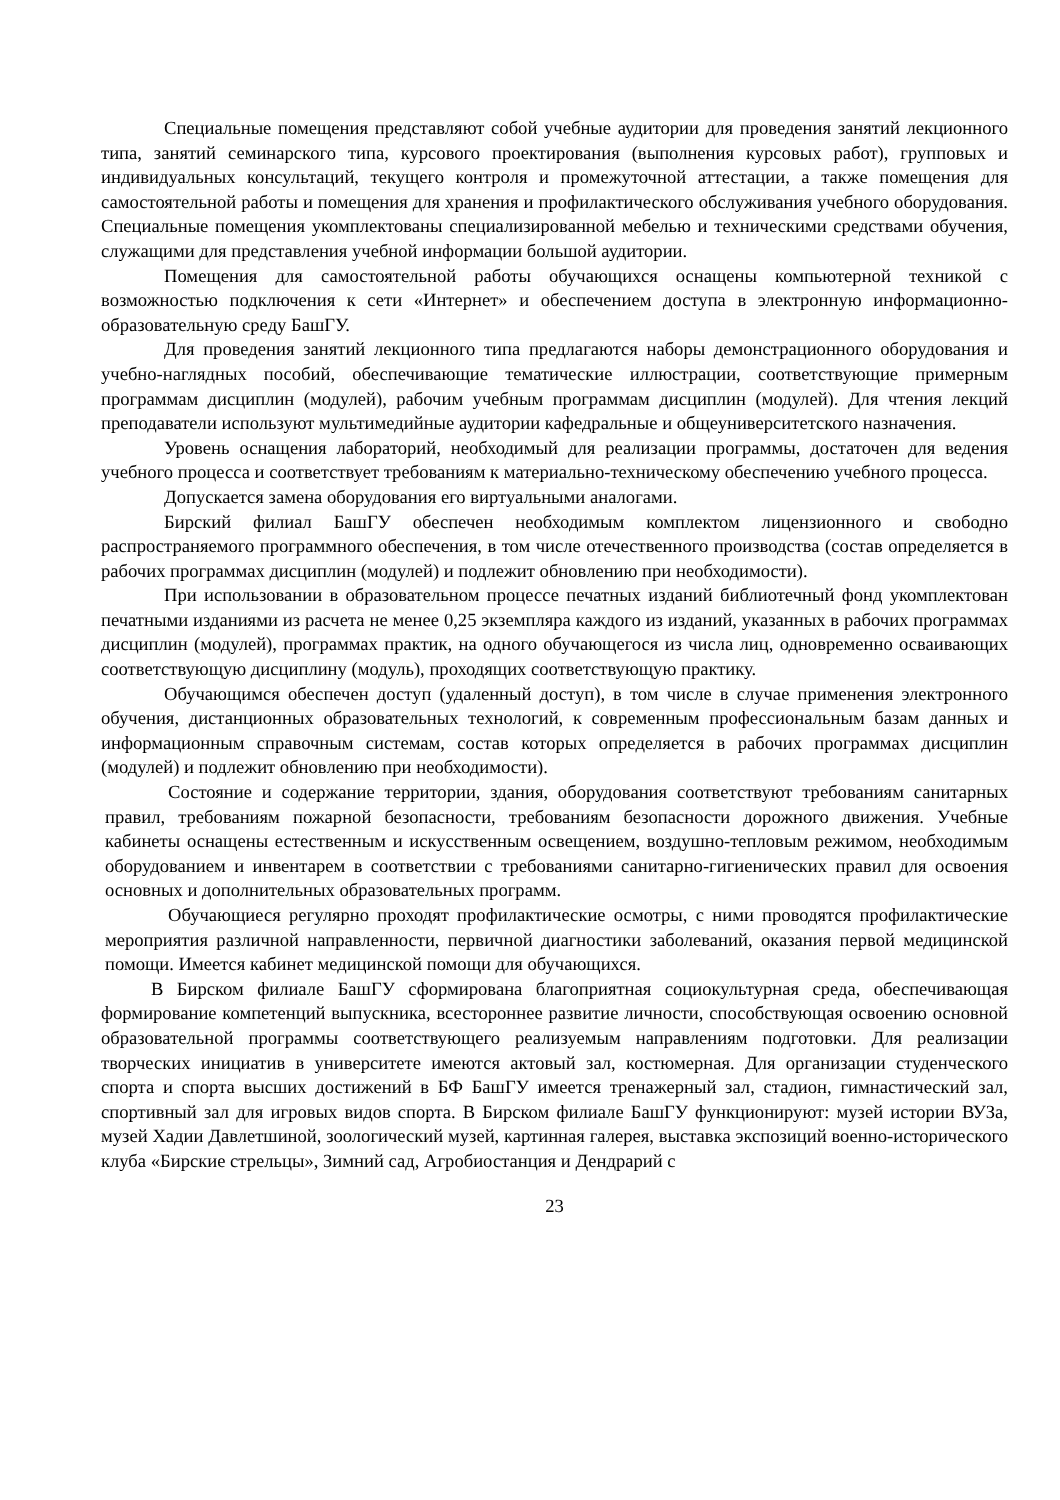Специальные помещения представляют собой учебные аудитории для проведения занятий лекционного типа, занятий семинарского типа, курсового проектирования (выполнения курсовых работ), групповых и индивидуальных консультаций, текущего контроля и промежуточной аттестации, а также помещения для самостоятельной работы и помещения для хранения и профилактического обслуживания учебного оборудования. Специальные помещения укомплектованы специализированной мебелью и техническими средствами обучения, служащими для представления учебной информации большой аудитории.
Помещения для самостоятельной работы обучающихся оснащены компьютерной техникой с возможностью подключения к сети «Интернет» и обеспечением доступа в электронную информационно-образовательную среду БашГУ.
Для проведения занятий лекционного типа предлагаются наборы демонстрационного оборудования и учебно-наглядных пособий, обеспечивающие тематические иллюстрации, соответствующие примерным программам дисциплин (модулей), рабочим учебным программам дисциплин (модулей). Для чтения лекций преподаватели используют мультимедийные аудитории кафедральные и общеуниверситетского назначения.
Уровень оснащения лабораторий, необходимый для реализации программы, достаточен для ведения учебного процесса и соответствует требованиям к материально-техническому обеспечению учебного процесса.
Допускается замена оборудования его виртуальными аналогами.
Бирский филиал БашГУ обеспечен необходимым комплектом лицензионного и свободно распространяемого программного обеспечения, в том числе отечественного производства (состав определяется в рабочих программах дисциплин (модулей) и подлежит обновлению при необходимости).
При использовании в образовательном процессе печатных изданий библиотечный фонд укомплектован печатными изданиями из расчета не менее 0,25 экземпляра каждого из изданий, указанных в рабочих программах дисциплин (модулей), программах практик, на одного обучающегося из числа лиц, одновременно осваивающих соответствующую дисциплину (модуль), проходящих соответствующую практику.
Обучающимся обеспечен доступ (удаленный доступ), в том числе в случае применения электронного обучения, дистанционных образовательных технологий, к современным профессиональным базам данных и информационным справочным системам, состав которых определяется в рабочих программах дисциплин (модулей) и подлежит обновлению при необходимости).
Состояние и содержание территории, здания, оборудования соответствуют требованиям санитарных правил, требованиям пожарной безопасности, требованиям безопасности дорожного движения. Учебные кабинеты оснащены естественным и искусственным освещением, воздушно-тепловым режимом, необходимым оборудованием и инвентарем в соответствии с требованиями санитарно-гигиенических правил для освоения основных и дополнительных образовательных программ.
Обучающиеся регулярно проходят профилактические осмотры, с ними проводятся профилактические мероприятия различной направленности, первичной диагностики заболеваний, оказания первой медицинской помощи. Имеется кабинет медицинской помощи для обучающихся.
В Бирском филиале БашГУ сформирована благоприятная социокультурная среда, обеспечивающая формирование компетенций выпускника, всестороннее развитие личности, способствующая освоению основной образовательной программы соответствующего реализуемым направлениям подготовки. Для реализации творческих инициатив в университете имеются актовый зал, костюмерная. Для организации студенческого спорта и спорта высших достижений в БФ БашГУ имеется тренажерный зал, стадион, гимнастический зал, спортивный зал для игровых видов спорта. В Бирском филиале БашГУ функционируют: музей истории ВУЗа, музей Хадии Давлетшиной, зоологический музей, картинная галерея, выставка экспозиций военно-исторического клуба «Бирские стрельцы», Зимний сад, Агробиостанция и Дендрарий с
23